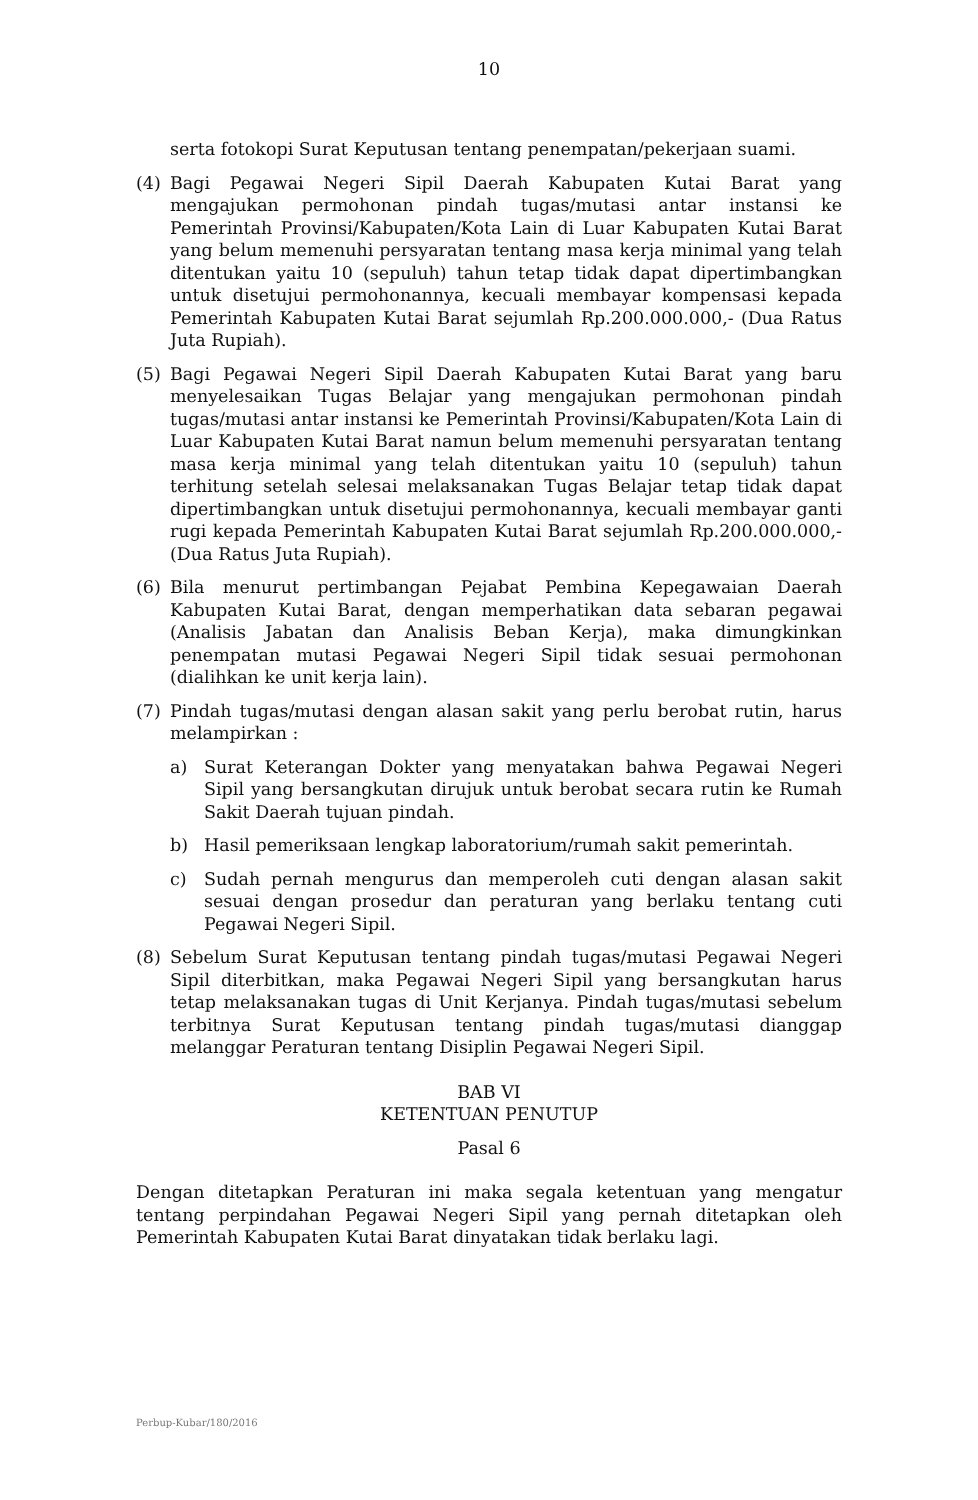10
serta fotokopi Surat Keputusan tentang penempatan/pekerjaan suami.
(4) Bagi Pegawai Negeri Sipil Daerah Kabupaten Kutai Barat yang mengajukan permohonan pindah tugas/mutasi antar instansi ke Pemerintah Provinsi/Kabupaten/Kota Lain di Luar Kabupaten Kutai Barat yang belum memenuhi persyaratan tentang masa kerja minimal yang telah ditentukan yaitu 10 (sepuluh) tahun tetap tidak dapat dipertimbangkan untuk disetujui permohonannya, kecuali membayar kompensasi kepada Pemerintah Kabupaten Kutai Barat sejumlah Rp.200.000.000,- (Dua Ratus Juta Rupiah).
(5) Bagi Pegawai Negeri Sipil Daerah Kabupaten Kutai Barat yang baru menyelesaikan Tugas Belajar yang mengajukan permohonan pindah tugas/mutasi antar instansi ke Pemerintah Provinsi/Kabupaten/Kota Lain di Luar Kabupaten Kutai Barat namun belum memenuhi persyaratan tentang masa kerja minimal yang telah ditentukan yaitu 10 (sepuluh) tahun terhitung setelah selesai melaksanakan Tugas Belajar tetap tidak dapat dipertimbangkan untuk disetujui permohonannya, kecuali membayar ganti rugi kepada Pemerintah Kabupaten Kutai Barat sejumlah Rp.200.000.000,- (Dua Ratus Juta Rupiah).
(6) Bila menurut pertimbangan Pejabat Pembina Kepegawaian Daerah Kabupaten Kutai Barat, dengan memperhatikan data sebaran pegawai (Analisis Jabatan dan Analisis Beban Kerja), maka dimungkinkan penempatan mutasi Pegawai Negeri Sipil tidak sesuai permohonan (dialihkan ke unit kerja lain).
(7) Pindah tugas/mutasi dengan alasan sakit yang perlu berobat rutin, harus melampirkan :
a) Surat Keterangan Dokter yang menyatakan bahwa Pegawai Negeri Sipil yang bersangkutan dirujuk untuk berobat secara rutin ke Rumah Sakit Daerah tujuan pindah.
b) Hasil pemeriksaan lengkap laboratorium/rumah sakit pemerintah.
c) Sudah pernah mengurus dan memperoleh cuti dengan alasan sakit sesuai dengan prosedur dan peraturan yang berlaku tentang cuti Pegawai Negeri Sipil.
(8) Sebelum Surat Keputusan tentang pindah tugas/mutasi Pegawai Negeri Sipil diterbitkan, maka Pegawai Negeri Sipil yang bersangkutan harus tetap melaksanakan tugas di Unit Kerjanya. Pindah tugas/mutasi sebelum terbitnya Surat Keputusan tentang pindah tugas/mutasi dianggap melanggar Peraturan tentang Disiplin Pegawai Negeri Sipil.
BAB VI
KETENTUAN PENUTUP
Pasal 6
Dengan ditetapkan Peraturan ini maka segala ketentuan yang mengatur tentang perpindahan Pegawai Negeri Sipil yang pernah ditetapkan oleh Pemerintah Kabupaten Kutai Barat dinyatakan tidak berlaku lagi.
Perbup-Kubar/180/2016